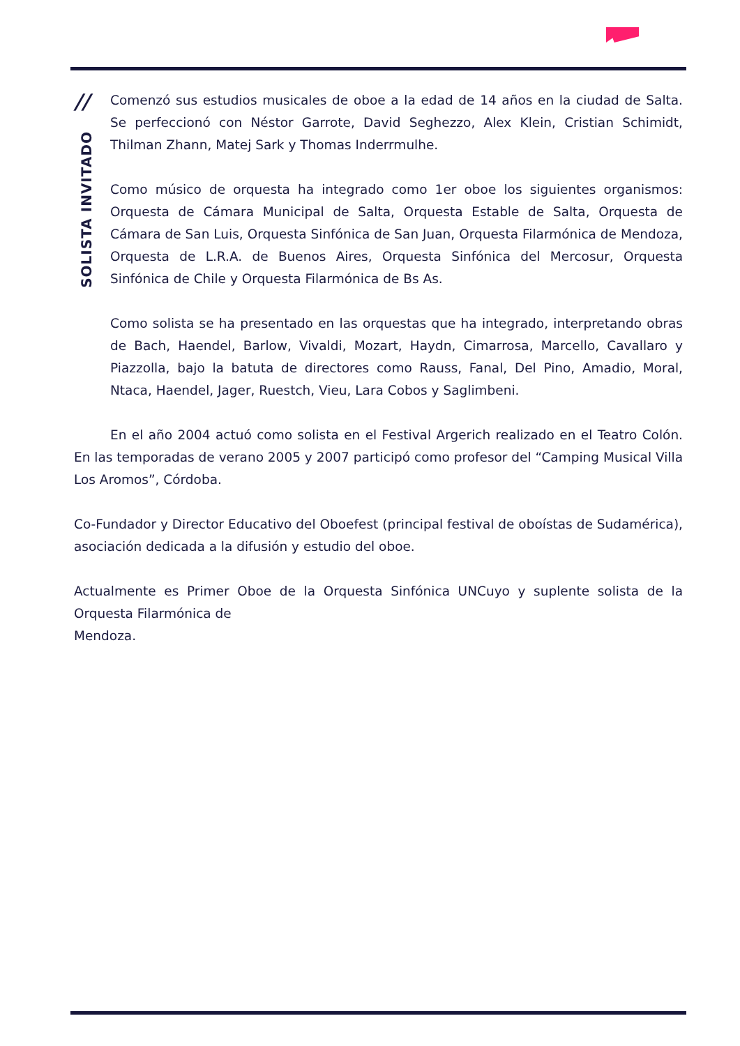//
SOLISTA INVITADO
Comenzó sus estudios musicales de oboe a la edad de 14 años en la ciudad de Salta. Se perfeccionó con Néstor Garrote, David Seghezzo, Alex Klein, Cristian Schimidt, Thilman Zhann, Matej Sark y Thomas Inderrmulhe.
Como músico de orquesta ha integrado como 1er oboe los siguientes organismos: Orquesta de Cámara Municipal de Salta, Orquesta Estable de Salta, Orquesta de Cámara de San Luis, Orquesta Sinfónica de San Juan, Orquesta Filarmónica de Mendoza, Orquesta de L.R.A. de Buenos Aires, Orquesta Sinfónica del Mercosur, Orquesta Sinfónica de Chile y Orquesta Filarmónica de Bs As.
Como solista se ha presentado en las orquestas que ha integrado, interpretando obras de Bach, Haendel, Barlow, Vivaldi, Mozart, Haydn, Cimarrosa, Marcello, Cavallaro y Piazzolla, bajo la batuta de directores como Rauss, Fanal, Del Pino, Amadio, Moral, Ntaca, Haendel, Jager, Ruestch, Vieu, Lara Cobos y Saglimbeni.
En el año 2004 actuó como solista en el Festival Argerich realizado en el Teatro Colón. En las temporadas de verano 2005 y 2007 participó como profesor del “Camping Musical Villa Los Aromos”, Córdoba.
Co-Fundador y Director Educativo del Oboefest (principal festival de oboístas de Sudamérica), asociación dedicada a la difusión y estudio del oboe.
Actualmente es Primer Oboe de la Orquesta Sinfónica UNCuyo y suplente solista de la Orquesta Filarmónica de
Mendoza.